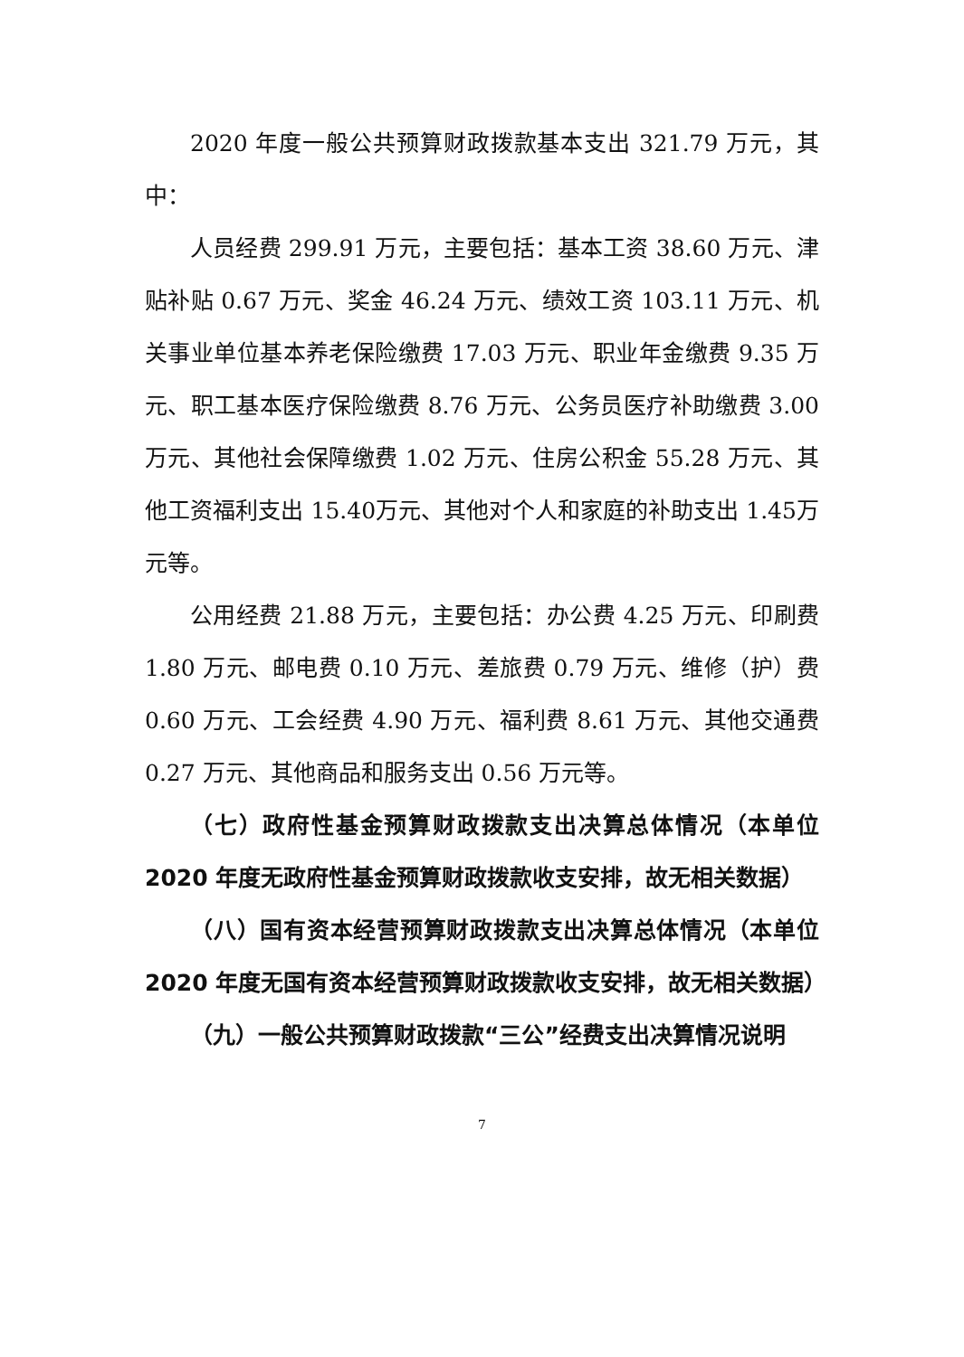2020 年度一般公共预算财政拨款基本支出 321.79 万元，其中：
人员经费 299.91 万元，主要包括：基本工资 38.60 万元、津贴补贴 0.67 万元、奖金 46.24 万元、绩效工资 103.11 万元、机关事业单位基本养老保险缴费 17.03 万元、职业年金缴费 9.35 万元、职工基本医疗保险缴费 8.76 万元、公务员医疗补助缴费 3.00 万元、其他社会保障缴费 1.02 万元、住房公积金 55.28 万元、其他工资福利支出 15.40万元、其他对个人和家庭的补助支出 1.45万元等。
公用经费 21.88 万元，主要包括：办公费 4.25 万元、印刷费 1.80 万元、邮电费 0.10 万元、差旅费 0.79 万元、维修（护）费 0.60 万元、工会经费 4.90 万元、福利费 8.61 万元、其他交通费 0.27 万元、其他商品和服务支出 0.56 万元等。
（七）政府性基金预算财政拨款支出决算总体情况（本单位 2020 年度无政府性基金预算财政拨款收支安排，故无相关数据）
（八）国有资本经营预算财政拨款支出决算总体情况（本单位 2020 年度无国有资本经营预算财政拨款收支安排，故无相关数据）
（九）一般公共预算财政拨款“三公”经费支出决算情况说明
7